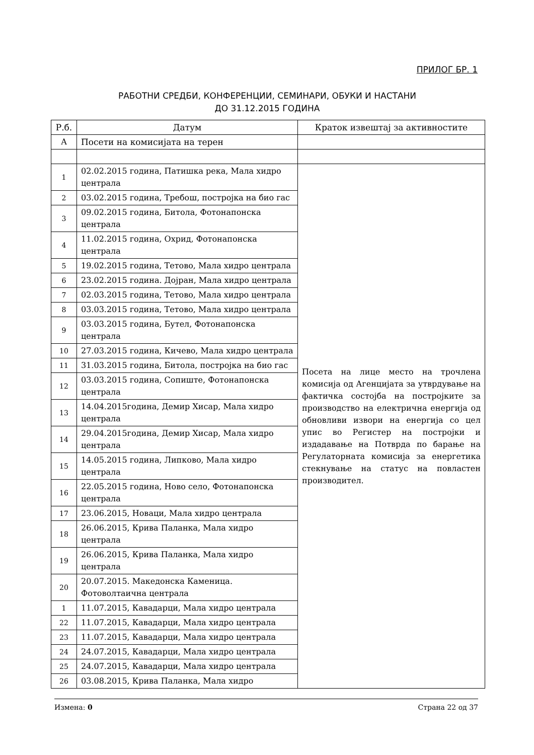ПРИЛОГ БР. 1
РАБОТНИ СРЕДБИ, КОНФЕРЕНЦИИ, СЕМИНАРИ, ОБУКИ И НАСТАНИ
ДО 31.12.2015 ГОДИНА
| Р.б. | Датум | Краток извештај за активностите |
| --- | --- | --- |
| А | Посети на комисијата на терен | |
| 1 | 02.02.2015 година, Патишка река, Мала хидро централа | Посета на лице место на трочлена комисија од Агенцијата за утврдување на фактичка состојба на постројките за производство на електрична енергија од обновливи извори на енергија со цел упис во Регистер на постројки и издадавање на Потврда по барање на Регулаторната комисија за енергетика стекнување на статус на повластен производител. |
| 2 | 03.02.2015 година, Требош, постројка на био гас | |
| 3 | 09.02.2015 година, Битола, Фотонапонска централа | |
| 4 | 11.02.2015 година, Охрид, Фотонапонска централа | |
| 5 | 19.02.2015 година, Тетово, Мала хидро централа | |
| 6 | 23.02.2015 година. Дојран, Мала хидро централа | |
| 7 | 02.03.2015 година, Тетово, Мала хидро централа | |
| 8 | 03.03.2015 година, Тетово, Мала хидро централа | |
| 9 | 03.03.2015 година, Бутел, Фотонапонска централа | |
| 10 | 27.03.2015 година, Кичево, Мала хидро централа | |
| 11 | 31.03.2015 година, Битола, постројка на био гас | |
| 12 | 03.03.2015 година, Сопиште, Фотонапонска централа | |
| 13 | 14.04.2015година, Демир Хисар, Мала хидро централа | |
| 14 | 29.04.2015година, Демир Хисар, Мала хидро централа | |
| 15 | 14.05.2015 година, Липково, Мала хидро централа | |
| 16 | 22.05.2015 година, Ново село, Фотонапонска централа | |
| 17 | 23.06.2015, Новаци, Мала хидро централа | |
| 18 | 26.06.2015, Крива Паланка, Мала хидро централа | |
| 19 | 26.06.2015, Крива Паланка, Мала хидро централа | |
| 20 | 20.07.2015. Македонска Каменица. Фотоволтаична централа | |
| 1 | 11.07.2015, Кавадарци, Мала хидро централа | |
| 22 | 11.07.2015, Кавадарци, Мала хидро централа | |
| 23 | 11.07.2015, Кавадарци, Мала хидро централа | |
| 24 | 24.07.2015, Кавадарци, Мала хидро централа | |
| 25 | 24.07.2015, Кавадарци, Мала хидро централа | |
| 26 | 03.08.2015, Крива Паланка, Мала хидро | |
Измена: 0 Страна 22 од 37